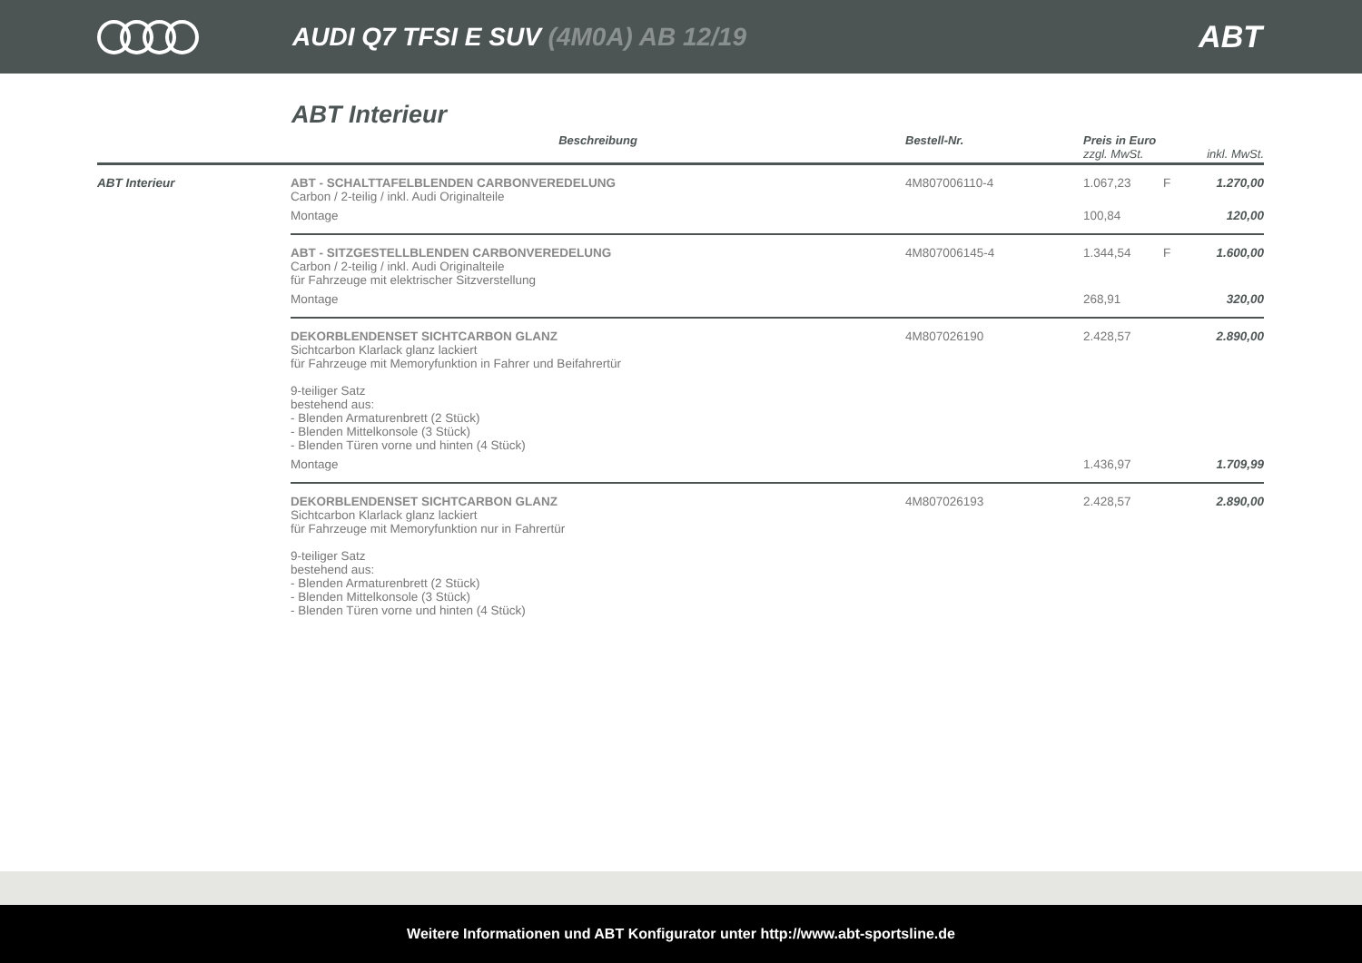AUDI Q7 TFSI E SUV (4M0A) AB 12/19
ABT
ABT Interieur
| | Beschreibung | Bestell-Nr. | Preis in Euro zzgl. MwSt. | | inkl. MwSt. |
| --- | --- | --- | --- | --- | --- |
| ABT Interieur | ABT - SCHALTTAFELBLENDEN CARBONVEREDELUNG Carbon / 2-teilig / inkl. Audi Originalteile | 4M807006110-4 | 1.067,23 | F | 1.270,00 |
| | Montage | | 100,84 | | 120,00 |
| | ABT - SITZGESTELLBLENDEN CARBONVEREDELUNG Carbon / 2-teilig / inkl. Audi Originalteile für Fahrzeuge mit elektrischer Sitzverstellung | 4M807006145-4 | 1.344,54 | F | 1.600,00 |
| | Montage | | 268,91 | | 320,00 |
| | DEKORBLENDENSET SICHTCARBON GLANZ Sichtcarbon Klarlack glanz lackiert für Fahrzeuge mit Memoryfunktion in Fahrer und Beifahrertür 9-teiliger Satz bestehend aus: - Blenden Armaturenbrett (2 Stück) - Blenden Mittelkonsole (3 Stück) - Blenden Türen vorne und hinten (4 Stück) | 4M807026190 | 2.428,57 | | 2.890,00 |
| | Montage | | 1.436,97 | | 1.709,99 |
| | DEKORBLENDENSET SICHTCARBON GLANZ Sichtcarbon Klarlack glanz lackiert für Fahrzeuge mit Memoryfunktion nur in Fahrertür 9-teiliger Satz bestehend aus: - Blenden Armaturenbrett (2 Stück) - Blenden Mittelkonsole (3 Stück) - Blenden Türen vorne und hinten (4 Stück) | 4M807026193 | 2.428,57 | | 2.890,00 |
Weitere Informationen und ABT Konfigurator unter http://www.abt-sportsline.de